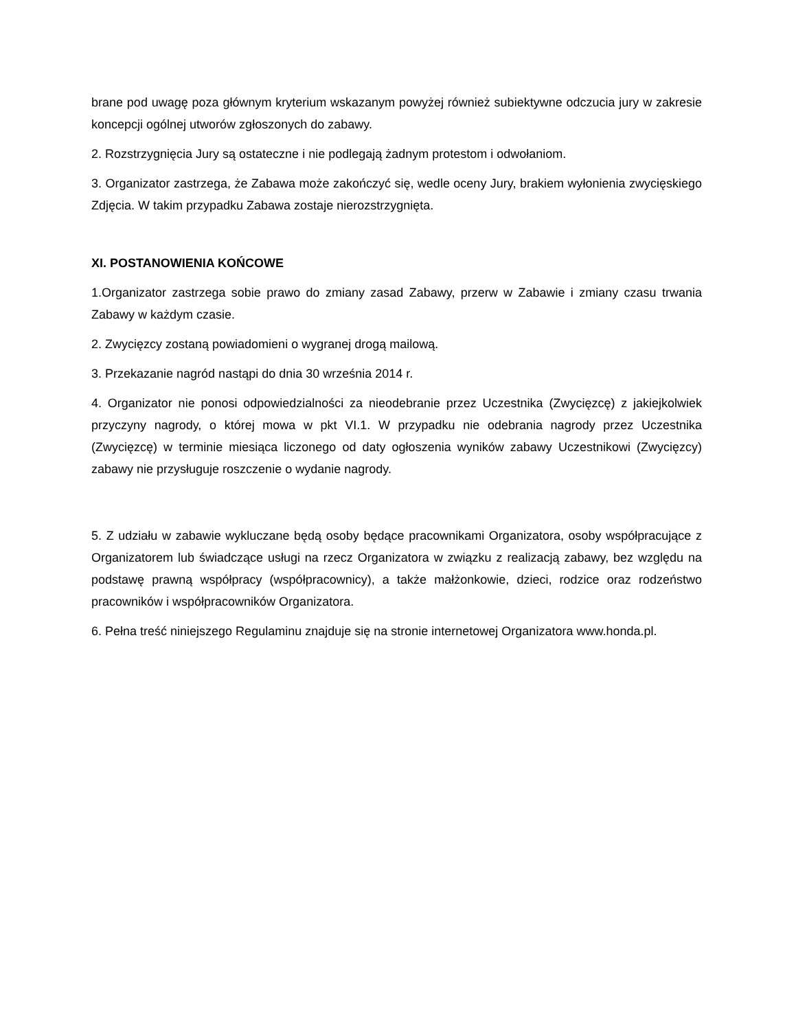brane pod uwagę poza głównym kryterium wskazanym powyżej również subiektywne odczucia jury w zakresie koncepcji ogólnej utworów zgłoszonych do zabawy.
2. Rozstrzygnięcia Jury są ostateczne i nie podlegają żadnym protestom i odwołaniom.
3. Organizator zastrzega, że Zabawa może zakończyć się, wedle oceny Jury, brakiem wyłonienia zwycięskiego Zdjęcia. W takim przypadku Zabawa zostaje nierozstrzygnięta.
XI. POSTANOWIENIA KOŃCOWE
1.Organizator zastrzega sobie prawo do zmiany zasad Zabawy, przerw w Zabawie i zmiany czasu trwania Zabawy w każdym czasie.
2. Zwycięzcy zostaną powiadomieni o wygranej drogą mailową.
3. Przekazanie nagród nastąpi do dnia 30 września 2014 r.
4. Organizator nie ponosi odpowiedzialności za nieodebranie przez Uczestnika (Zwycięzcę) z jakiejkolwiek przyczyny nagrody, o której mowa w pkt VI.1. W przypadku nie odebrania nagrody przez Uczestnika (Zwycięzcę) w terminie miesiąca liczonego od daty ogłoszenia wyników zabawy Uczestnikowi (Zwycięzcy) zabawy nie przysługuje roszczenie o wydanie nagrody.
5. Z udziału w zabawie wykluczane będą osoby będące pracownikami Organizatora, osoby współpracujące z Organizatorem lub świadczące usługi na rzecz Organizatora w związku z realizacją zabawy, bez względu na podstawę prawną współpracy (współpracownicy), a także małżonkowie, dzieci, rodzice oraz rodzeństwo pracowników i współpracowników Organizatora.
6. Pełna treść niniejszego Regulaminu znajduje się na stronie internetowej Organizatora www.honda.pl.